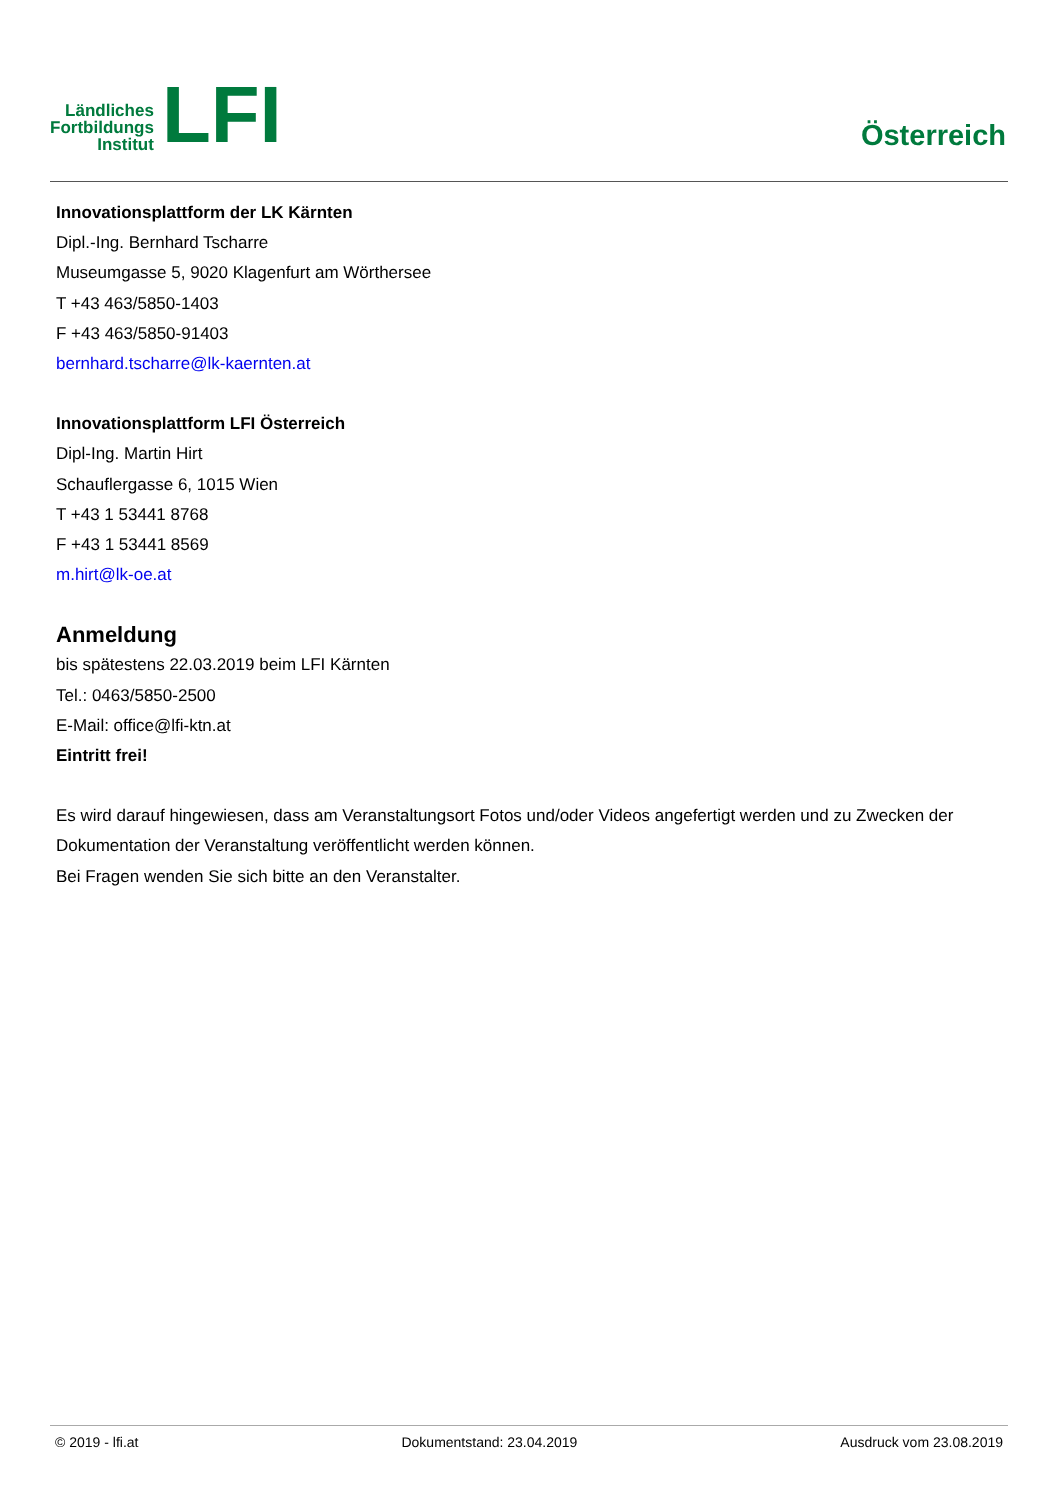Ländliches
Fortbildungs
Institut
LFI
Österreich
Innovationsplattform der LK Kärnten
Dipl.-Ing. Bernhard Tscharre
Museumgasse 5, 9020 Klagenfurt am Wörthersee
T +43 463/5850-1403
F +43 463/5850-91403
bernhard.tscharre@lk-kaernten.at
Innovationsplattform LFI Österreich
Dipl-Ing. Martin Hirt
Schauflergasse 6, 1015 Wien
T +43 1 53441 8768
F +43 1 53441 8569
m.hirt@lk-oe.at
Anmeldung
bis spätestens 22.03.2019 beim LFI Kärnten
Tel.: 0463/5850-2500
E-Mail: office@lfi-ktn.at
Eintritt frei!
Es wird darauf hingewiesen, dass am Veranstaltungsort Fotos und/oder Videos angefertigt werden und zu Zwecken der Dokumentation der Veranstaltung veröffentlicht werden können.
Bei Fragen wenden Sie sich bitte an den Veranstalter.
© 2019 - lfi.at Dokumentstand: 23.04.2019 Ausdruck vom 23.08.2019